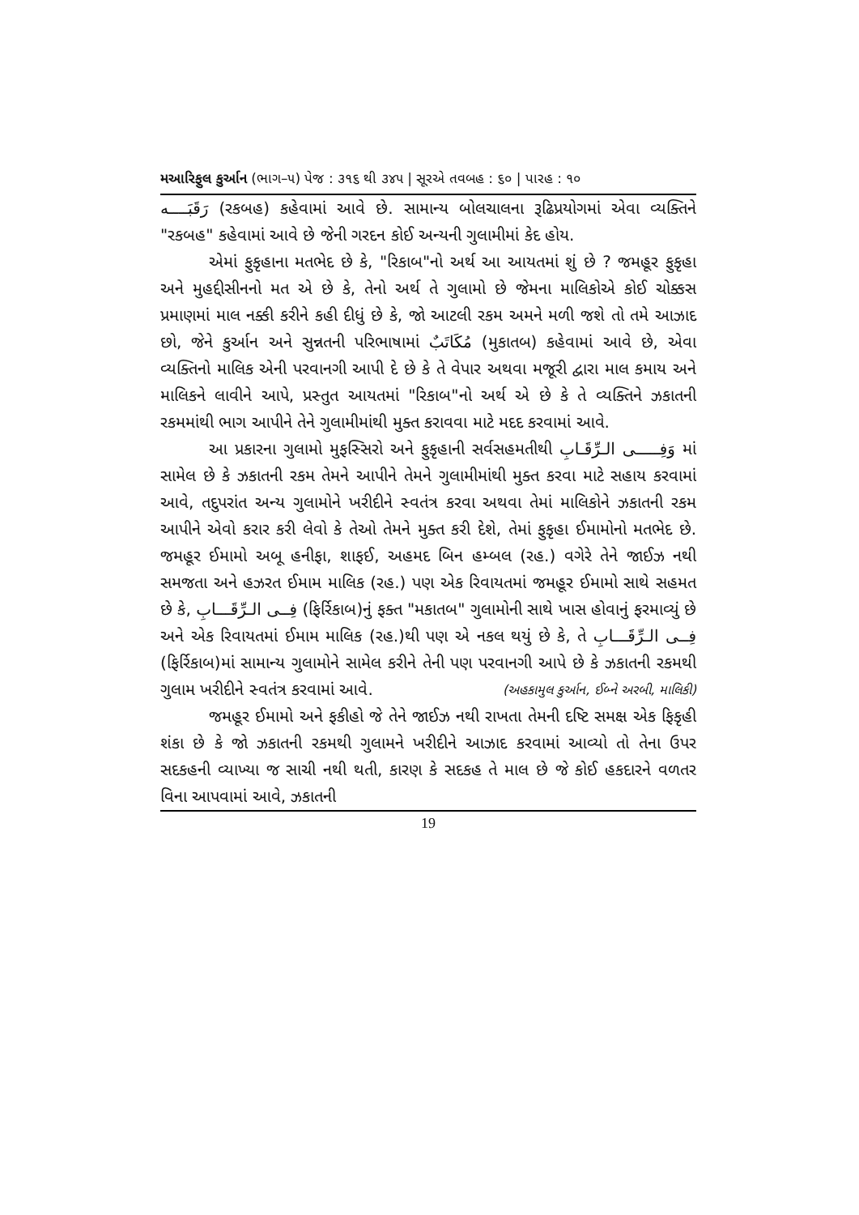મઆરિફુલ કુર્આન (ભાગ–૫) પેજ : ૩૧૬ થી ૩૪૫ | સૂરએ તવબહ : ૬૦ | પારહ : ૧૦
رَقَبَــــه (રકબહ) કહેવામાં આવે છે. સામાન્ય બોલચાલના રૂઢિપ્રયોગમાં એવા વ્યક્તિને "રકબહ" કહેવામાં આવે છે જેની ગરદન કોઈ અન્યની ગુલામીમાં કેદ હોય.
એમાં ફુકૃહાના મતભેદ છે કે, "રિકાબ"નો અર્થ આ આયતમાં શું છે ? જમહૂર ફુકૃહા અને મુહદ્દીસીનનો મત એ છે કે, તેનો અર્થ તે ગુલામો છે જેમના માલિકોએ કોઈ ચોક્કસ પ્રમાણમાં માલ નક્કી કરીને કહી દીધું છે કે, જો આટલી રકમ અમને મળી જશે તો તમે આઝાદ છો, જેને કુર્આન અને સુન્નતની પરિભાષામાં مُكَاتَبٌ (મુકાતબ) કહેવામાં આવે છે, એવા વ્યક્તિનો માલિક એની પરવાનગી આપી દે છે કે તે વેપાર અથવા મજૂરી દ્વારા માલ કમાય અને માલિકને લાવીને આપે, પ્રસ્તુત આયતમાં "રિકાબ"નો અર્થ એ છે કે તે વ્યક્તિને ઝકાતની રકમમાંથી ભાગ આપીને તેને ગુલામીમાંથી મુક્ત કરાવવા માટે મદદ કરવામાં આવે.
આ પ્રકારના ગુલામો મુફસ્સિરો અને ફુકૃહાની સર્વસહમતીથી وَفِـــــى الـرِّقَـابِ માં સામેલ છે કે ઝકાતની રકમ તેમને આપીને તેમને ગુલામીમાંથી મુક્ત કરવા માટે સહાય કરવામાં આવે, તદુપરાંત અન્ય ગુલામોને ખરીદીને સ્વતંત્ર કરવા અથવા તેમાં માલિકોને ઝકાતની રકમ આપીને એવો કરાર કરી લેવો કે તેઓ તેમને મુક્ત કરી દેશે, તેમાં ફુકૃહા ઈમામોનો મતભેદ છે. જમહૂર ઈમામો અબૂ હનીફા, શાફઈ, અહમદ બિન હમ્બલ (રહ.) વગેરે તેને જાઈઝ નથી સમજતા અને હઝરત ઈમામ માલિક (રહ.) પણ એક રિવાયતમાં જમહૂર ઈમામો સાથે સહમત છે કે, فِــى الـرِّقَـــابِ (ફિર્રિકાબ)નું ફક્ત "મકાતબ" ગુલામોની સાથે ખાસ હોવાનું ફરમાવ્યું છે અને એક રિવાયતમાં ઈમામ માલિક (રહ.)થી પણ એ નકલ થયું છે કે, તે فِــى الـرِّقَـــابِ (ફિર્રિકાબ)માં સામાન્ય ગુલામોને સામેલ કરીને તેની પણ પરવાનગી આપે છે કે ઝકાતની રકમથી ગુલામ ખરીદીને સ્વતંત્ર કરવામાં આવે. (અહકામુલ કુર્આન, ઈબ્ને અરબી, માલિકી)
જમહૂર ઈમામો અને ફકીહો જે તેને જાઈઝ નથી રાખતા તેમની દષ્ટિ સમક્ષ એક ફિકૃહી શંકા છે કે જો ઝકાતની રકમથી ગુલામને ખરીદીને આઝાદ કરવામાં આવ્યો તો તેના ઉપર સદકહની વ્યાખ્યા જ સાચી નથી થતી, કારણ કે સદકહ તે માલ છે જે કોઈ હકદારને વળતર વિના આપવામાં આવે, ઝકાતની
19